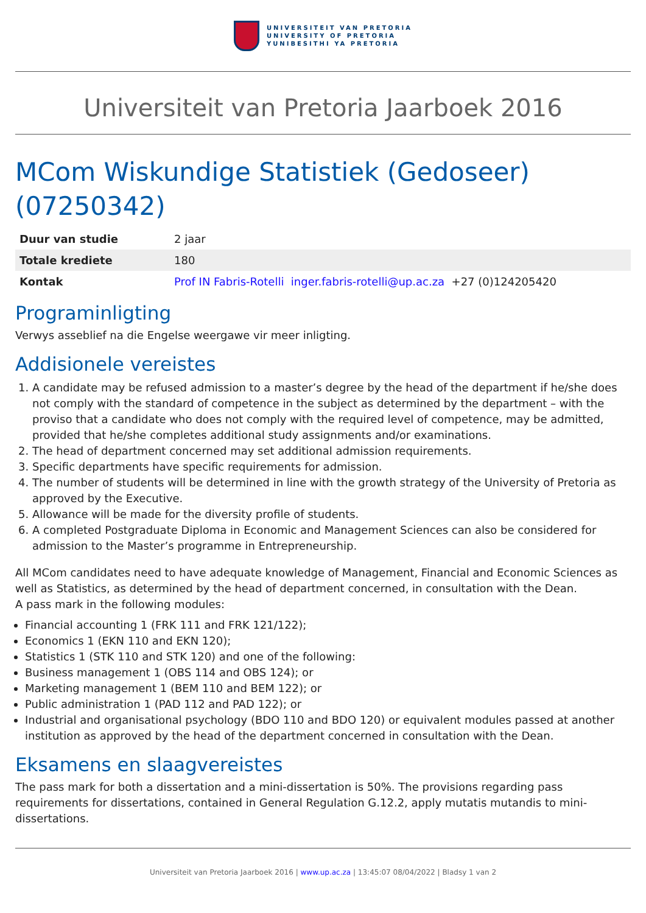UNIVERSITEIT VAN PRETORIA
UNIVERSITY OF PRETORIA
YUNIBESITHI YA PRETORIA
Universiteit van Pretoria Jaarboek 2016
MCom Wiskundige Statistiek (Gedoseer) (07250342)
| Duur van studie | 2 jaar |
| Totale krediete | 180 |
| Kontak | Prof IN Fabris-Rotelli inger.fabris-rotelli@up.ac.za +27 (0)124205420 |
Programinligting
Verwys asseblief na die Engelse weergawe vir meer inligting.
Addisionele vereistes
1. A candidate may be refused admission to a master’s degree by the head of the department if he/she does not comply with the standard of competence in the subject as determined by the department – with the proviso that a candidate who does not comply with the required level of competence, may be admitted, provided that he/she completes additional study assignments and/or examinations.
2. The head of department concerned may set additional admission requirements.
3. Specific departments have specific requirements for admission.
4. The number of students will be determined in line with the growth strategy of the University of Pretoria as approved by the Executive.
5. Allowance will be made for the diversity profile of students.
6. A completed Postgraduate Diploma in Economic and Management Sciences can also be considered for admission to the Master’s programme in Entrepreneurship.
All MCom candidates need to have adequate knowledge of Management, Financial and Economic Sciences as well as Statistics, as determined by the head of department concerned, in consultation with the Dean.
A pass mark in the following modules:
Financial accounting 1 (FRK 111 and FRK 121/122);
Economics 1 (EKN 110 and EKN 120);
Statistics 1 (STK 110 and STK 120) and one of the following:
Business management 1 (OBS 114 and OBS 124); or
Marketing management 1 (BEM 110 and BEM 122); or
Public administration 1 (PAD 112 and PAD 122); or
Industrial and organisational psychology (BDO 110 and BDO 120) or equivalent modules passed at another institution as approved by the head of the department concerned in consultation with the Dean.
Eksamens en slaagvereistes
The pass mark for both a dissertation and a mini-dissertation is 50%. The provisions regarding pass requirements for dissertations, contained in General Regulation G.12.2, apply mutatis mutandis to mini-dissertations.
Universiteit van Pretoria Jaarboek 2016 | www.up.ac.za | 13:45:07 08/04/2022 | Bladsy 1 van 2